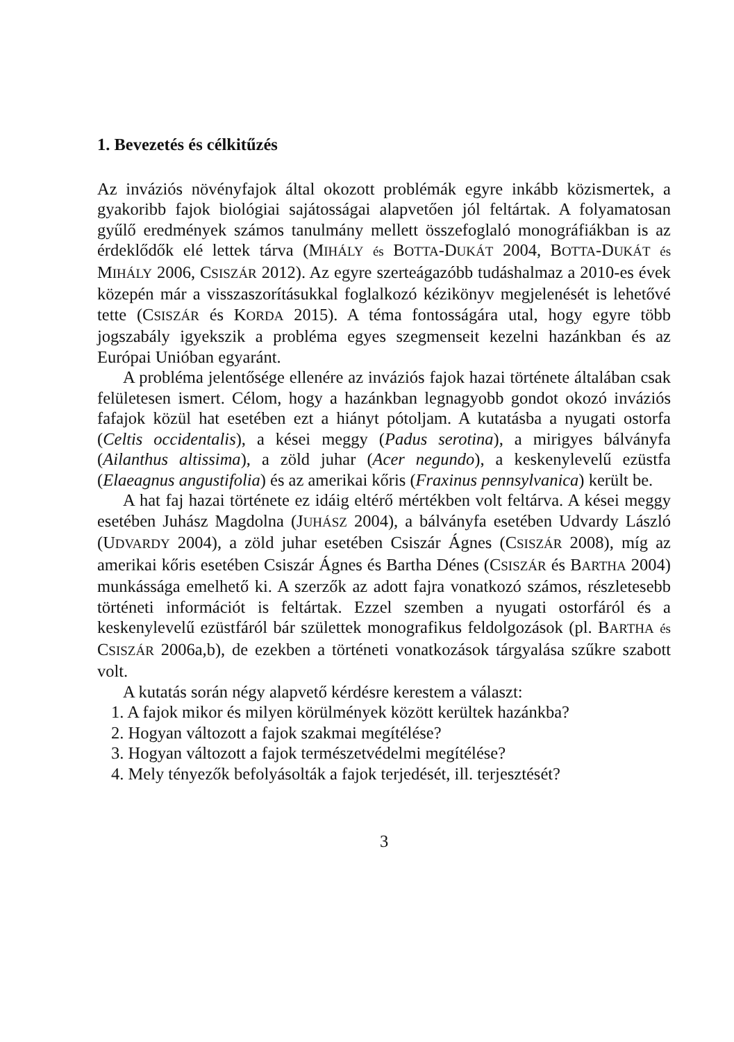1. Bevezetés és célkitűzés
Az inváziós növényfajok által okozott problémák egyre inkább közismertek, a gyakoribb fajok biológiai sajátosságai alapvetően jól feltártak. A folyamatosan gyűlő eredmények számos tanulmány mellett összefoglaló monográfiákban is az érdeklődők elé lettek tárva (MIHÁLY és BOTTA-DUKÁT 2004, BOTTA-DUKÁT és MIHÁLY 2006, CSISZÁR 2012). Az egyre szerteágazóbb tudáshalmaz a 2010-es évek közepén már a visszaszorításukkal foglalkozó kézikönyv megjelenését is lehetővé tette (CSISZÁR és KORDA 2015). A téma fontosságára utal, hogy egyre több jogszabály igyekszik a probléma egyes szegmenseit kezelni hazánkban és az Európai Unióban egyaránt.
A probléma jelentősége ellenére az inváziós fajok hazai története általában csak felületesen ismert. Célom, hogy a hazánkban legnagyobb gondot okozó inváziós fafajok közül hat esetében ezt a hiányt pótoljam. A kutatásba a nyugati ostorfa (Celtis occidentalis), a kései meggy (Padus serotina), a mirigyes bálványfa (Ailanthus altissima), a zöld juhar (Acer negundo), a keskenylevelű ezüstfa (Elaeagnus angustifolia) és az amerikai kőris (Fraxinus pennsylvanica) került be.
A hat faj hazai története ez idáig eltérő mértékben volt feltárva. A kései meggy esetében Juhász Magdolna (JUHÁSZ 2004), a bálványfa esetében Udvardy László (UDVARDY 2004), a zöld juhar esetében Csiszár Ágnes (CSISZÁR 2008), míg az amerikai kőris esetében Csiszár Ágnes és Bartha Dénes (CSISZÁR és BARTHA 2004) munkássága emelhető ki. A szerzők az adott fajra vonatkozó számos, részletesebb történeti információt is feltártak. Ezzel szemben a nyugati ostorfáról és a keskenylevelű ezüstfáról bár születtek monografikus feldolgozások (pl. BARTHA és CSISZÁR 2006a,b), de ezekben a történeti vonatkozások tárgyalása szűkre szabott volt.
A kutatás során négy alapvető kérdésre kerestem a választ:
1. A fajok mikor és milyen körülmények között kerültek hazánkba?
2. Hogyan változott a fajok szakmai megítélése?
3. Hogyan változott a fajok természetvédelmi megítélése?
4. Mely tényezők befolyásolták a fajok terjedését, ill. terjesztését?
3